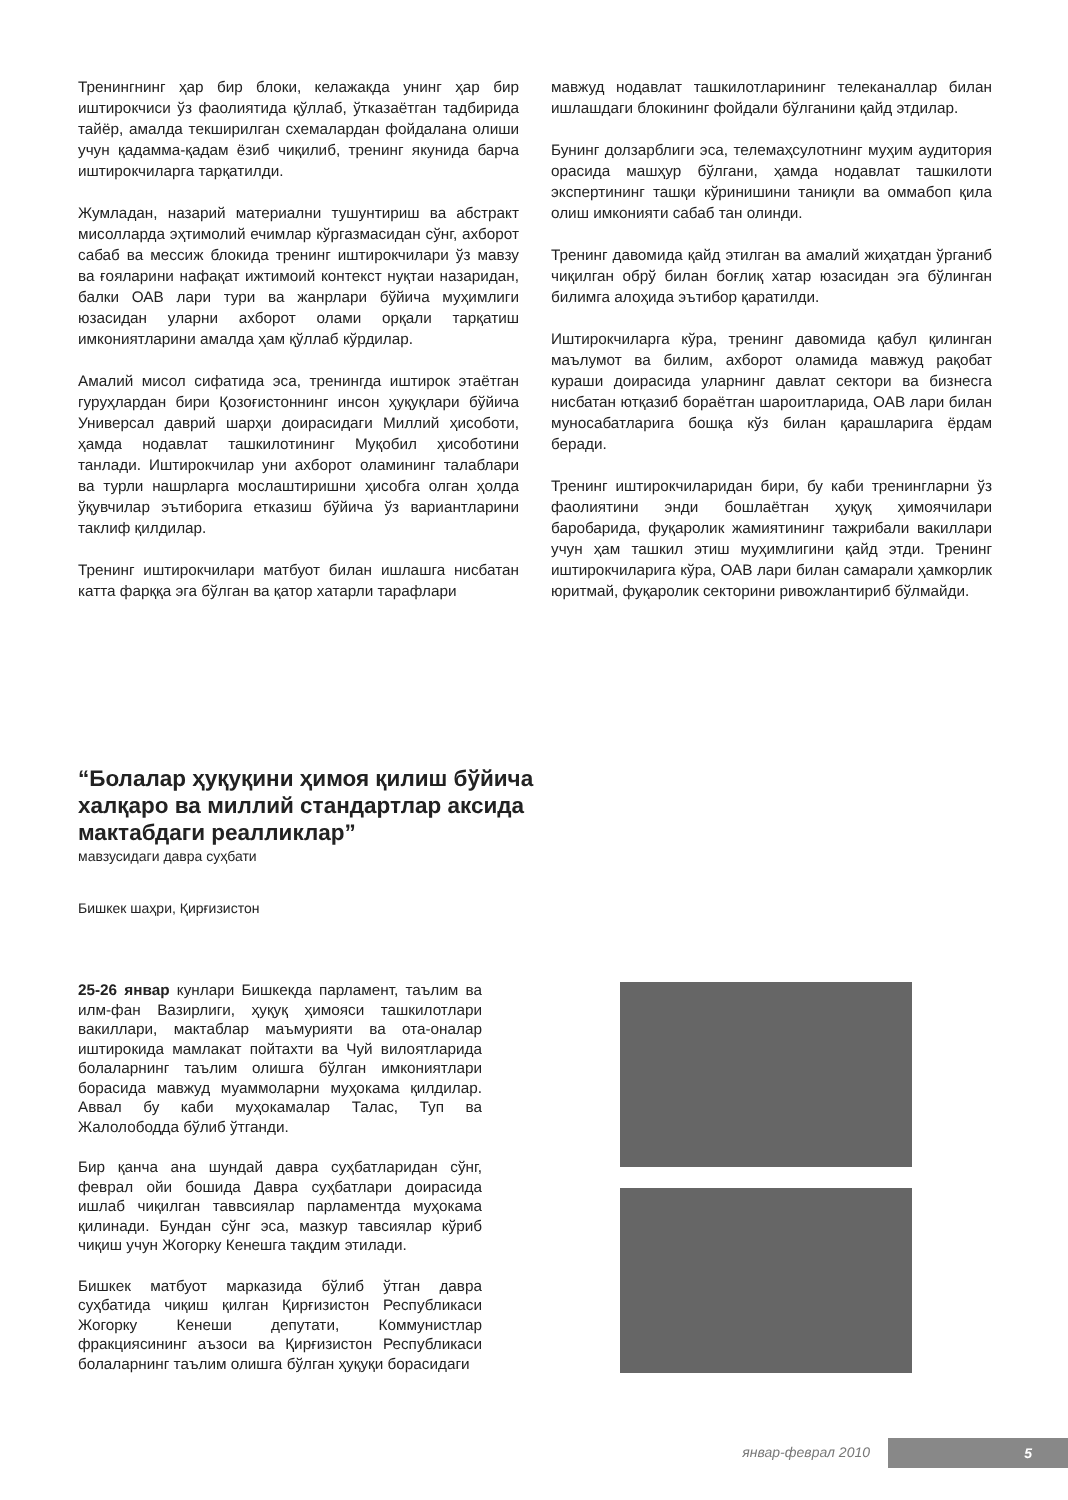Тренингнинг ҳар бир блоки, келажакда унинг ҳар бир иштирокчиси ўз фаолиятида қўллаб, ўтказаётган тадбирида тайёр, амалда текширилган схемалардан фойдалана олиши учун қадамма-қадам ёзиб чиқилиб, тренинг якунида барча иштирокчиларга тарқатилди.
Жумладан, назарий материални тушунтириш ва абстракт мисолларда эҳтимолий ечимлар кўргазмасидан сўнг, ахборот сабаб ва мессиж блокида тренинг иштирокчилари ўз мавзу ва ғояларини нафақат ижтимоий контекст нуқтаи назаридан, балки ОАВ лари тури ва жанрлари бўйича муҳимлиги юзасидан уларни ахборот олами орқали тарқатиш имкониятларини амалда ҳам қўллаб кўрдилар.
Амалий мисол сифатида эса, тренингда иштирок этаётган гуруҳлардан бири Қозоғистоннинг инсон ҳуқуқлари бўйича Универсал даврий шарҳи доирасидаги Миллий ҳисоботи, ҳамда нодавлат ташкилотининг Муқобил ҳисоботини танлади. Иштирокчилар уни ахборот оламининг талаблари ва турли нашрларга мослаштиришни ҳисобга олган ҳолда ўқувчилар эътиборига етказиш бўйича ўз вариантларини таклиф қилдилар.
Тренинг иштирокчилари матбуот билан ишлашга нисбатан катта фарққа эга бўлган ва қатор хатарли тарафлари
мавжуд нодавлат ташкилотларининг телеканаллар билан ишлашдаги блокининг фойдали бўлганини қайд этдилар.
Бунинг долзарблиги эса, телемаҳсулотнинг муҳим аудитория орасида машҳур бўлгани, ҳамда нодавлат ташкилоти экспертининг ташқи кўринишини таниқли ва оммабоп қила олиш имконияти сабаб тан олинди.
Тренинг давомида қайд этилган ва амалий жиҳатдан ўрганиб чиқилган обрў билан боғлиқ хатар юзасидан эга бўлинган билимга алоҳида эътибор қаратилди.
Иштирокчиларга кўра, тренинг давомида қабул қилинган маълумот ва билим, ахборот оламида мавжуд рақобат кураши доирасида уларнинг давлат сектори ва бизнесга нисбатан ютқазиб бораётган шароитларида, ОАВ лари билан муносабатларига бошқа кўз билан қарашларига ёрдам беради.
Тренинг иштирокчиларидан бири, бу каби тренингларни ўз фаолиятини энди бошлаётган ҳуқуқ ҳимоячилари баробарида, фуқаролик жамиятининг тажрибали вакиллари учун ҳам ташкил этиш муҳимлигини қайд этди. Тренинг иштирокчиларига кўра, ОАВ лари билан самарали ҳамкорлик юритмай, фуқаролик секторини ривожлантириб бўлмайди.
“Болалар ҳуқуқини ҳимоя қилиш бўйича халқаро ва миллий стандартлар аксида мактабдаги реалликлар”
мавзусидаги давра суҳбати
Бишкек шаҳри, Қирғизистон
25-26 январ кунлари Бишкекда парламент, таълим ва илм-фан Вазирлиги, ҳуқуқ ҳимояси ташкилотлари вакиллари, мактаблар маъмурияти ва ота-оналар иштирокида мамлакат пойтахти ва Чуй вилоятларида болаларнинг таълим олишга бўлган имкониятлари борасида мавжуд муаммоларни муҳокама қилдилар. Аввал бу каби муҳокамалар Талас, Туп ва Жалолободда бўлиб ўтганди.
Бир қанча ана шундай давра суҳбатларидан сўнг, феврал ойи бошида Давра суҳбатлари доирасида ишлаб чиқилган таввсиялар парламентда муҳокама қилинади. Бундан сўнг эса, мазкур тавсиялар кўриб чиқиш учун Жогорку Кенешга тақдим этилади.
Бишкек матбуот марказида бўлиб ўтган давра суҳбатида чиқиш қилган Қирғизистон Республикаси Жогорку Кенеши депутати, Коммунистлар фракциясининг аъзоси ва Қирғизистон Республикаси болаларнинг таълим олишга бўлган ҳуқуқи борасидаги
январ-феврал 2010 5